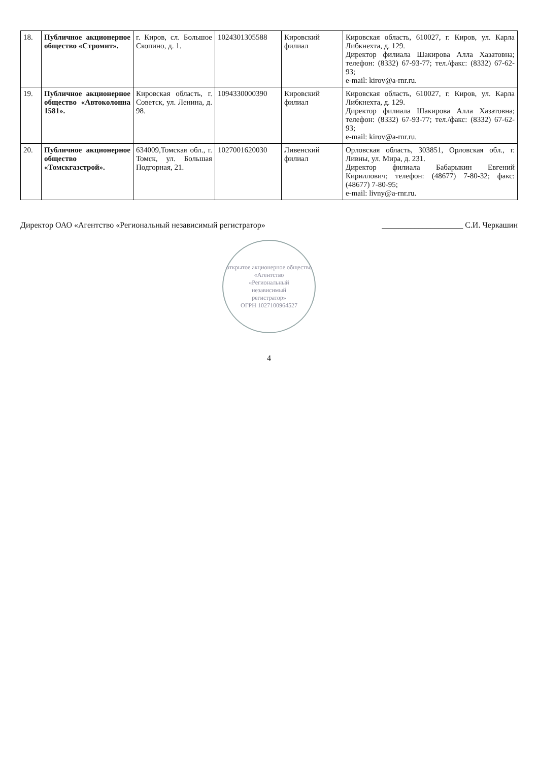| 18. | Публичное акционерное общество «Стромит». | г. Киров, сл. Большое Скопино, д. 1. | 1024301305588 | Кировский филиал | Кировская область, 610027, г. Киров, ул. Карла Либкнехта, д. 129. Директор филиала Шакирова Алла Хазатовна; телефон: (8332) 67-93-77; тел./факс: (8332) 67-62-93; e-mail: kirov@a-rnr.ru. |
| 19. | Публичное акционерное общество «Автоколонна 1581». | Кировская область, г. Советск, ул. Ленина, д. 98. | 1094330000390 | Кировский филиал | Кировская область, 610027, г. Киров, ул. Карла Либкнехта, д. 129. Директор филиала Шакирова Алла Хазатовна; телефон: (8332) 67-93-77; тел./факс: (8332) 67-62-93; e-mail: kirov@a-rnr.ru. |
| 20. | Публичное акционерное общество «Томскгазстрой». | 634009,Томская обл., г. Томск, ул. Большая Подгорная, 21. | 1027001620030 | Ливенский филиал | Орловская область, 303851, Орловская обл., г. Ливны, ул. Мира, д. 231. Директор филиала Бабарыкин Евгений Кириллович; телефон: (48677) 7-80-32; факс: (48677) 7-80-95; e-mail: livny@a-rnr.ru. |
Директор ОАО «Агентство «Региональный независимый регистратор» ____________________ С.И. Черкашин
открытое акционерное общество
«Агентство
«Региональный
независимый
регистратор»
ОГРН 1027100964527
4